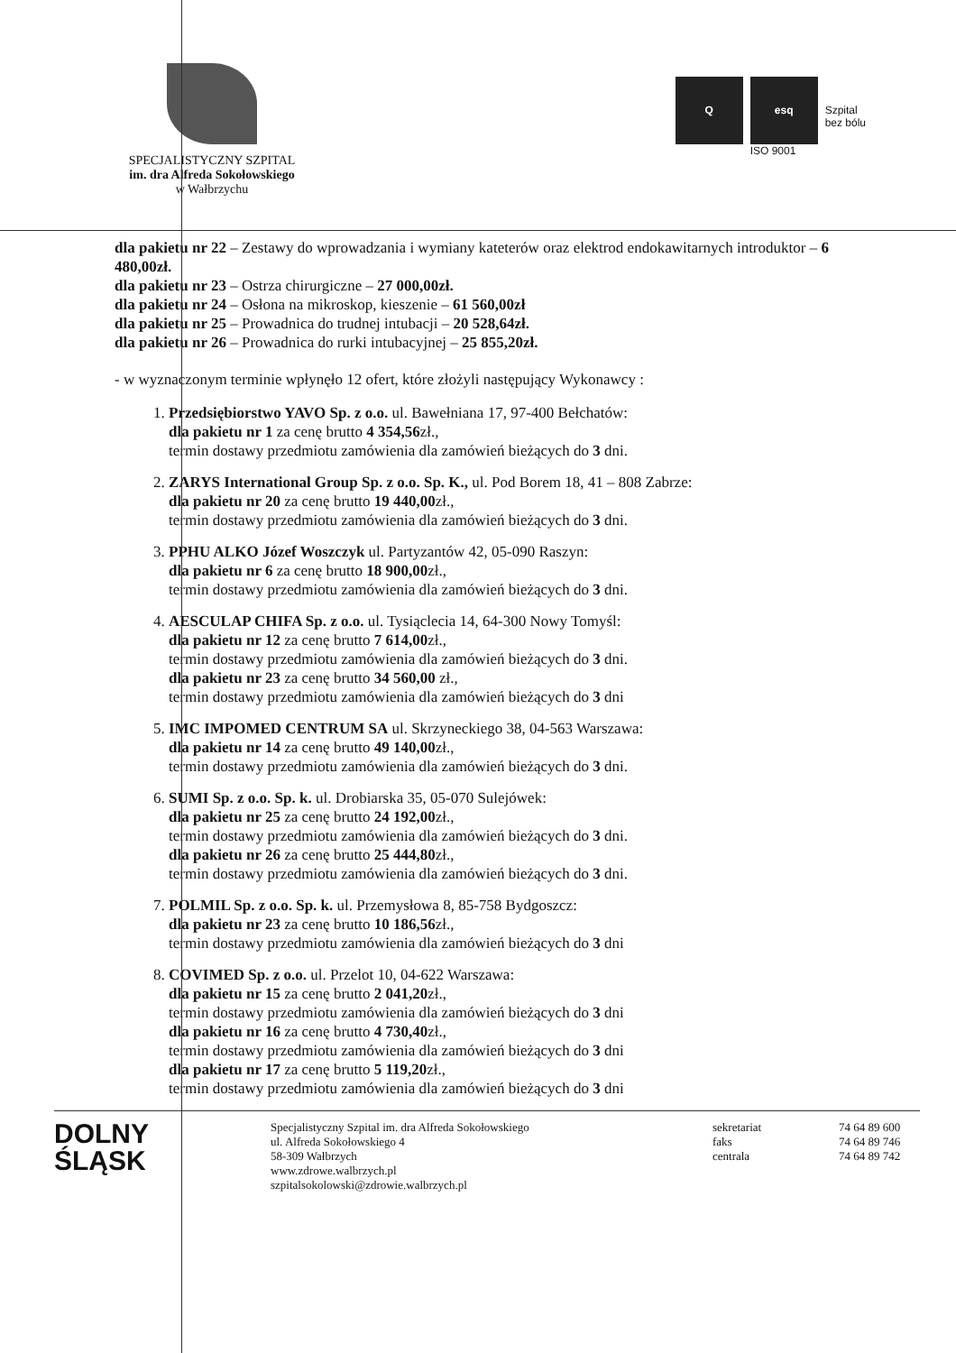SPECJALISTYCZNY SZPITAL
im. dra Alfreda Sokołowskiego
w Wałbrzychu
Q esq
ISO 9001
Szpital
bez bólu
dla pakietu nr 22 – Zestawy do wprowadzania i wymiany kateterów oraz elektrod endokawitarnych introduktor – 6 480,00zł.
dla pakietu nr 23 – Ostrza chirurgiczne – 27 000,00zł.
dla pakietu nr 24 – Osłona na mikroskop, kieszenie – 61 560,00zł
dla pakietu nr 25 – Prowadnica do trudnej intubacji – 20 528,64zł.
dla pakietu nr 26 – Prowadnica do rurki intubacyjnej – 25 855,20zł.
- w wyznaczonym terminie wpłynęło 12 ofert, które złożyli następujący Wykonawcy :
1. Przedsiębiorstwo YAVO Sp. z o.o. ul. Bawełniana 17, 97-400 Bełchatów:
dla pakietu nr 1 za cenę brutto 4 354,56zł.,
termin dostawy przedmiotu zamówienia dla zamówień bieżących do 3 dni.
2. ZARYS International Group Sp. z o.o. Sp. K., ul. Pod Borem 18, 41 – 808 Zabrze:
dla pakietu nr 20 za cenę brutto 19 440,00zł.,
termin dostawy przedmiotu zamówienia dla zamówień bieżących do 3 dni.
3. PPHU ALKO Józef Woszczyk ul. Partyzantów 42, 05-090 Raszyn:
dla pakietu nr 6 za cenę brutto 18 900,00zł.,
termin dostawy przedmiotu zamówienia dla zamówień bieżących do 3 dni.
4. AESCULAP CHIFA Sp. z o.o. ul. Tysiąclecia 14, 64-300 Nowy Tomyśl:
dla pakietu nr 12 za cenę brutto 7 614,00zł.,
termin dostawy przedmiotu zamówienia dla zamówień bieżących do 3 dni.
dla pakietu nr 23 za cenę brutto 34 560,00 zł.,
termin dostawy przedmiotu zamówienia dla zamówień bieżących do 3 dni
5. IMC IMPOMED CENTRUM SA ul. Skrzyneckiego 38, 04-563 Warszawa:
dla pakietu nr 14 za cenę brutto 49 140,00zł.,
termin dostawy przedmiotu zamówienia dla zamówień bieżących do 3 dni.
6. SUMI Sp. z o.o. Sp. k. ul. Drobiarska 35, 05-070 Sulejówek:
dla pakietu nr 25 za cenę brutto 24 192,00zł.,
termin dostawy przedmiotu zamówienia dla zamówień bieżących do 3 dni.
dla pakietu nr 26 za cenę brutto 25 444,80zł.,
termin dostawy przedmiotu zamówienia dla zamówień bieżących do 3 dni.
7. POLMIL Sp. z o.o. Sp. k. ul. Przemysłowa 8, 85-758 Bydgoszcz:
dla pakietu nr 23 za cenę brutto 10 186,56zł.,
termin dostawy przedmiotu zamówienia dla zamówień bieżących do 3 dni
8. COVIMED Sp. z o.o. ul. Przelot 10, 04-622 Warszawa:
dla pakietu nr 15 za cenę brutto 2 041,20zł.,
termin dostawy przedmiotu zamówienia dla zamówień bieżących do 3 dni
dla pakietu nr 16 za cenę brutto 4 730,40zł.,
termin dostawy przedmiotu zamówienia dla zamówień bieżących do 3 dni
dla pakietu nr 17 za cenę brutto 5 119,20zł.,
termin dostawy przedmiotu zamówienia dla zamówień bieżących do 3 dni
DOLNY
ŚLĄSK
Specjalistyczny Szpital im. dra Alfreda Sokołowskiego
ul. Alfreda Sokołowskiego 4
58-309 Wałbrzych
www.zdrowe.walbrzych.pl
szpitalsokolowski@zdrowie.walbrzych.pl
sekretariat
faks
centrala
74 64 89 600
74 64 89 746
74 64 89 742